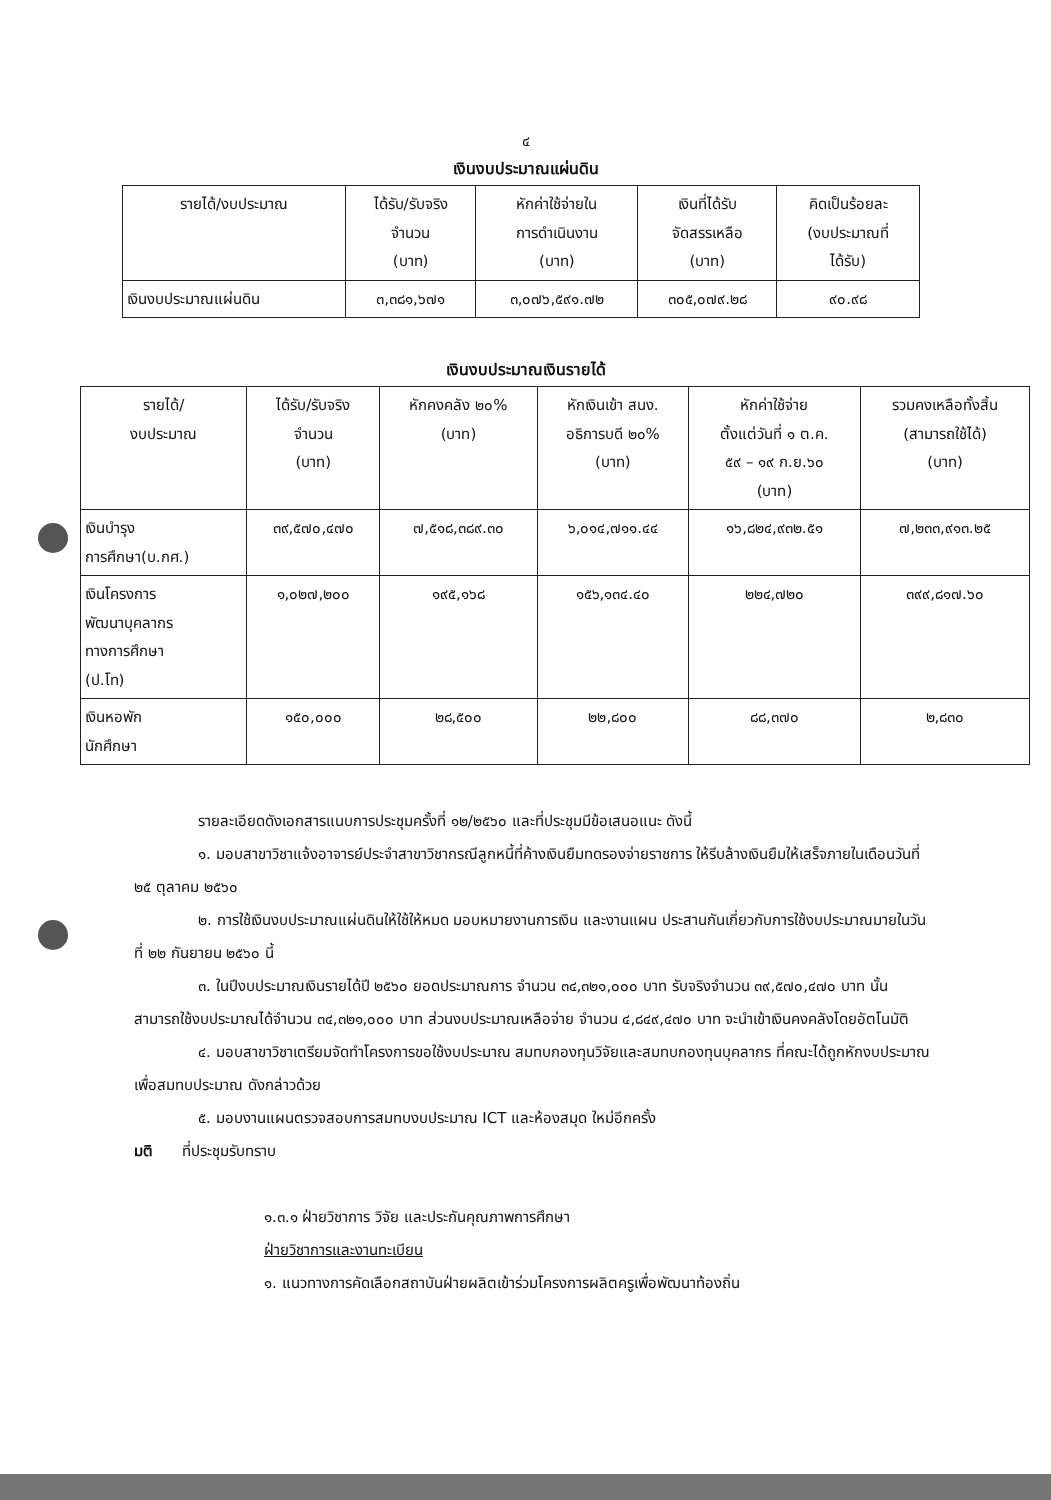๔
เงินงบประมาณแผ่นดิน
| รายได้/งบประมาณ | ได้รับ/รับจริง จำนวน (บาท) | หักค่าใช้จ่ายใน การดำเนินงาน (บาท) | เงินที่ได้รับ จัดสรรเหลือ (บาท) | คิดเป็นร้อยละ (งบประมาณที่ ได้รับ) |
| --- | --- | --- | --- | --- |
| เงินงบประมาณแผ่นดิน | ๓,๓๘๑,๖๗๑ | ๓,๐๗๖,๕๙๑.๗๒ | ๓๐๕,๐๗๙.๒๘ | ๙๐.๙๘ |
เงินงบประมาณเงินรายได้
| รายได้/ งบประมาณ | ได้รับ/รับจริง จำนวน (บาท) | หักคงคลัง ๒๐% (บาท) | หักเงินเข้า สนง. อธิการบดี ๒๐% (บาท) | หักค่าใช้จ่าย ตั้งแต่วันที่ ๑ ต.ค. ๕๙ – ๑๙ ก.ย.๖๐ (บาท) | รวมคงเหลือทั้งสิ้น (สามารถใช้ได้) (บาท) |
| --- | --- | --- | --- | --- | --- |
| เงินบำรุง การศึกษา(บ.กศ.) | ๓๙,๕๗๐,๔๗๐ | ๗,๕๑๘,๓๘๙.๓๐ | ๖,๐๑๔,๗๑๑.๔๔ | ๑๖,๘๒๔,๙๓๒.๕๑ | ๗,๒๓๓,๙๑๓.๒๕ |
| เงินโครงการ พัฒนาบุคลากร ทางการศึกษา (ป.โท) | ๑,๐๒๗,๒๐๐ | ๑๙๕,๑๖๘ | ๑๕๖,๑๓๔.๔๐ | ๒๒๔,๗๒๐ | ๓๙๙,๘๑๗.๖๐ |
| เงินหอพัก นักศึกษา | ๑๕๐,๐๐๐ | ๒๘,๕๐๐ | ๒๒,๘๐๐ | ๘๘,๓๗๐ | ๒,๘๓๐ |
รายละเอียดดังเอกสารแนบการประชุมครั้งที่ ๑๒/๒๕๖๐ และที่ประชุมมีข้อเสนอแนะ ดังนี้
๑. มอบสาขาวิชาแจ้งอาจารย์ประจำสาขาวิชากรณีลูกหนี้ที่ค้างเงินยืมทดรองจ่ายราชการ ให้รีบล้างเงินยืมให้เสร็จภายในเดือนวันที่ ๒๕ ตุลาคม ๒๕๖๐
๒. การใช้เงินงบประมาณแผ่นดินให้ใช้ให้หมด มอบหมายงานการเงิน และงานแผน ประสานกันเกี่ยวกับการใช้งบประมาณมายในวันที่ ๒๒ กันยายน ๒๕๖๐ นี้
๓. ในปีงบประมาณเงินรายได้ปี ๒๕๖๐ ยอดประมาณการ จำนวน ๓๔,๓๒๑,๐๐๐ บาท รับจริงจำนวน ๓๙,๕๗๐,๔๗๐ บาท นั้น สามารถใช้งบประมาณได้จำนวน ๓๔,๓๒๑,๐๐๐ บาท ส่วนงบประมาณเหลือจ่าย จำนวน ๔,๘๔๙,๔๗๐ บาท จะนำเข้าเงินคงคลังโดยอัตโนมัติ
๔. มอบสาขาวิชาเตรียมจัดทำโครงการขอใช้งบประมาณ สมทบกองทุนวิจัยและสมทบกองทุนบุคลากร ที่คณะได้ถูกหักงบประมาณเพื่อสมทบประมาณ ดังกล่าวด้วย
๕. มอบงานแผนตรวจสอบการสมทบงบประมาณ ICT และห้องสมุด ใหม่อีกครั้ง
มติ ที่ประชุมรับทราบ
๑.๓.๑ ฝ่ายวิชาการ วิจัย และประกันคุณภาพการศึกษา
ฝ่ายวิชาการและงานทะเบียน
๑. แนวทางการคัดเลือกสถาบันฝ่ายผลิตเข้าร่วมโครงการผลิตครูเพื่อพัฒนาท้องถิ่น